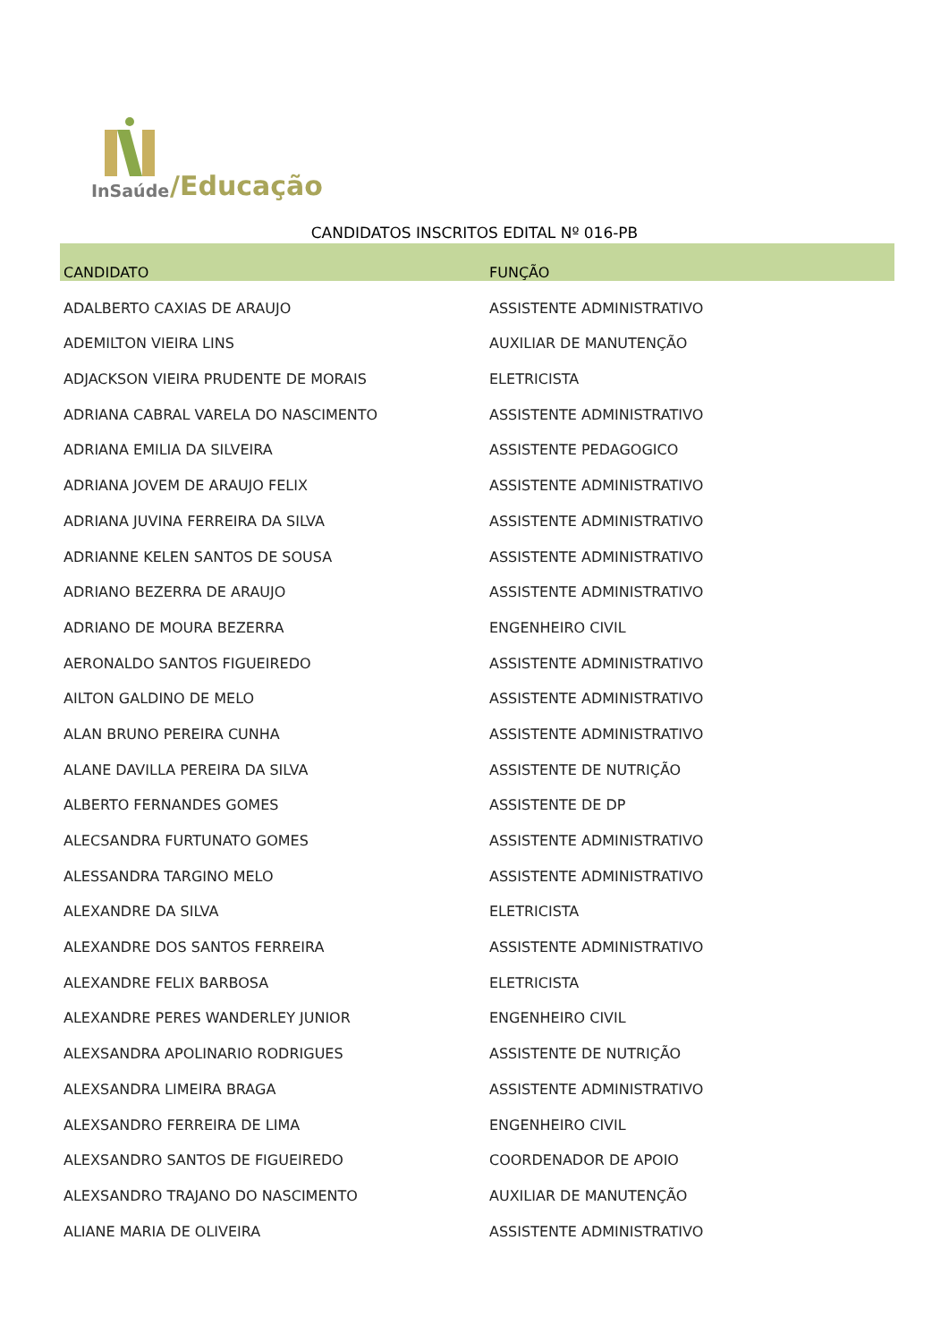InSaúde /Educação
CANDIDATOS INSCRITOS EDITAL Nº 016-PB
| CANDIDATO | FUNÇÃO |
| --- | --- |
| ADALBERTO CAXIAS DE ARAUJO | ASSISTENTE ADMINISTRATIVO |
| ADEMILTON VIEIRA LINS | AUXILIAR DE MANUTENÇÃO |
| ADJACKSON VIEIRA PRUDENTE DE MORAIS | ELETRICISTA |
| ADRIANA CABRAL VARELA DO NASCIMENTO | ASSISTENTE ADMINISTRATIVO |
| ADRIANA EMILIA DA SILVEIRA | ASSISTENTE PEDAGOGICO |
| ADRIANA JOVEM DE ARAUJO FELIX | ASSISTENTE ADMINISTRATIVO |
| ADRIANA JUVINA FERREIRA DA SILVA | ASSISTENTE ADMINISTRATIVO |
| ADRIANNE KELEN SANTOS DE SOUSA | ASSISTENTE ADMINISTRATIVO |
| ADRIANO BEZERRA DE ARAUJO | ASSISTENTE ADMINISTRATIVO |
| ADRIANO DE MOURA BEZERRA | ENGENHEIRO CIVIL |
| AERONALDO SANTOS FIGUEIREDO | ASSISTENTE ADMINISTRATIVO |
| AILTON GALDINO DE MELO | ASSISTENTE ADMINISTRATIVO |
| ALAN BRUNO PEREIRA CUNHA | ASSISTENTE ADMINISTRATIVO |
| ALANE DAVILLA PEREIRA DA SILVA | ASSISTENTE DE NUTRIÇÃO |
| ALBERTO FERNANDES GOMES | ASSISTENTE DE DP |
| ALECSANDRA FURTUNATO GOMES | ASSISTENTE ADMINISTRATIVO |
| ALESSANDRA TARGINO MELO | ASSISTENTE ADMINISTRATIVO |
| ALEXANDRE DA SILVA | ELETRICISTA |
| ALEXANDRE DOS SANTOS FERREIRA | ASSISTENTE ADMINISTRATIVO |
| ALEXANDRE FELIX BARBOSA | ELETRICISTA |
| ALEXANDRE PERES WANDERLEY JUNIOR | ENGENHEIRO CIVIL |
| ALEXSANDRA APOLINARIO RODRIGUES | ASSISTENTE DE NUTRIÇÃO |
| ALEXSANDRA LIMEIRA BRAGA | ASSISTENTE ADMINISTRATIVO |
| ALEXSANDRO FERREIRA DE LIMA | ENGENHEIRO CIVIL |
| ALEXSANDRO SANTOS DE FIGUEIREDO | COORDENADOR DE APOIO |
| ALEXSANDRO TRAJANO DO NASCIMENTO | AUXILIAR DE MANUTENÇÃO |
| ALIANE MARIA DE OLIVEIRA | ASSISTENTE ADMINISTRATIVO |